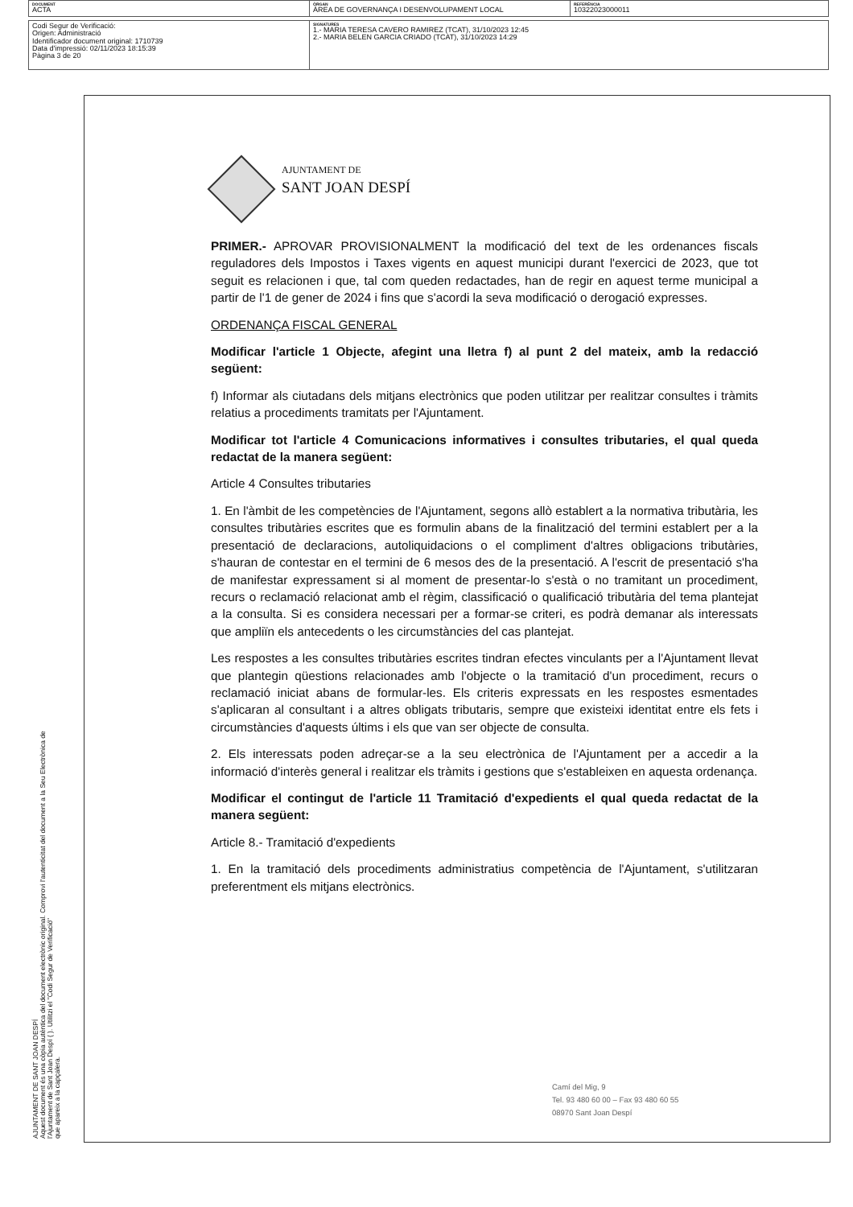| DOCUMENT ACTA | ÒRGAN ÀREA DE GOVERNANÇA I DESENVOLUPAMENT LOCAL | REFERÈNCIA 10322023000011 |
| Codi Segur de Verificació: Origen: Administració Identificador document original: 1710739 Data d'impressió: 02/11/2023 18:15:39 Pàgina 3 de 20 | SIGNATURES 1.- MARIA TERESA CAVERO RAMIREZ (TCAT), 31/10/2023 12:45 2.- MARIA BELEN GARCIA CRIADO (TCAT), 31/10/2023 14:29 |
AJUNTAMENT DE SANT JOAN DESPÍ
Aquest document és una còpia autèntica del document electrònic original. Comprovi l'autenticitat del document a la Seu Electrònica de
l'Ajuntament de Sant Joan Despí ( ). Utilitzi el "Codi Segur de Verificació"
que apareix a la capçalera.
AJUNTAMENT DE
SANT JOAN DESPÍ
PRIMER.- APROVAR PROVISIONALMENT la modificació del text de les ordenances fiscals reguladores dels Impostos i Taxes vigents en aquest municipi durant l'exercici de 2023, que tot seguit es relacionen i que, tal com queden redactades, han de regir en aquest terme municipal a partir de l'1 de gener de 2024 i fins que s'acordi la seva modificació o derogació expresses.
ORDENANÇA FISCAL GENERAL
Modificar l'article 1 Objecte, afegint una lletra f) al punt 2 del mateix, amb la redacció següent:
f) Informar als ciutadans dels mitjans electrònics que poden utilitzar per realitzar consultes i tràmits relatius a procediments tramitats per l'Ajuntament.
Modificar tot l'article 4 Comunicacions informatives i consultes tributaries, el qual queda redactat de la manera següent:
Article 4 Consultes tributaries
1. En l'àmbit de les competències de l'Ajuntament, segons allò establert a la normativa tributària, les consultes tributàries escrites que es formulin abans de la finalització del termini establert per a la presentació de declaracions, autoliquidacions o el compliment d'altres obligacions tributàries, s'hauran de contestar en el termini de 6 mesos des de la presentació. A l'escrit de presentació s'ha de manifestar expressament si al moment de presentar-lo s'està o no tramitant un procediment, recurs o reclamació relacionat amb el règim, classificació o qualificació tributària del tema plantejat a la consulta. Si es considera necessari per a formar-se criteri, es podrà demanar als interessats que ampliïn els antecedents o les circumstàncies del cas plantejat.
Les respostes a les consultes tributàries escrites tindran efectes vinculants per a l'Ajuntament llevat que plantegin qüestions relacionades amb l'objecte o la tramitació d'un procediment, recurs o reclamació iniciat abans de formular-les. Els criteris expressats en les respostes esmentades s'aplicaran al consultant i a altres obligats tributaris, sempre que existeixi identitat entre els fets i circumstàncies d'aquests últims i els que van ser objecte de consulta.
2. Els interessats poden adreçar-se a la seu electrònica de l'Ajuntament per a accedir a la informació d'interès general i realitzar els tràmits i gestions que s'estableixen en aquesta ordenança.
Modificar el contingut de l'article 11 Tramitació d'expedients el qual queda redactat de la manera següent:
Article 8.- Tramitació d'expedients
1. En la tramitació dels procediments administratius competència de l'Ajuntament, s'utilitzaran preferentment els mitjans electrònics.
Camí del Mig, 9
Tel. 93 480 60 00 – Fax 93 480 60 55
08970 Sant Joan Despí